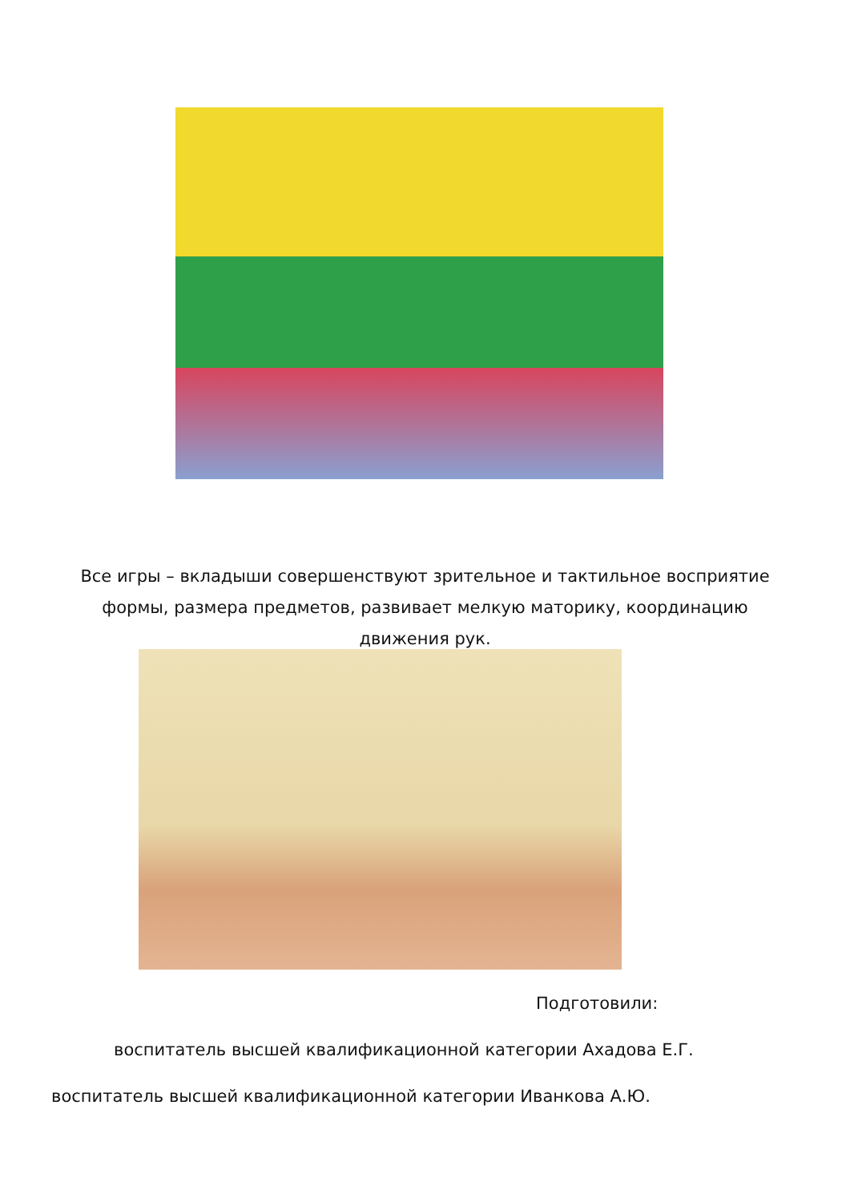Все игры – вкладыши совершенствуют зрительное и тактильное восприятие
формы, размера предметов, развивает мелкую маторику, координацию
движения рук.
Подготовили:
воспитатель высшей квалификационной категории Ахадова Е.Г.
воспитатель высшей квалификационной категории Иванкова А.Ю.